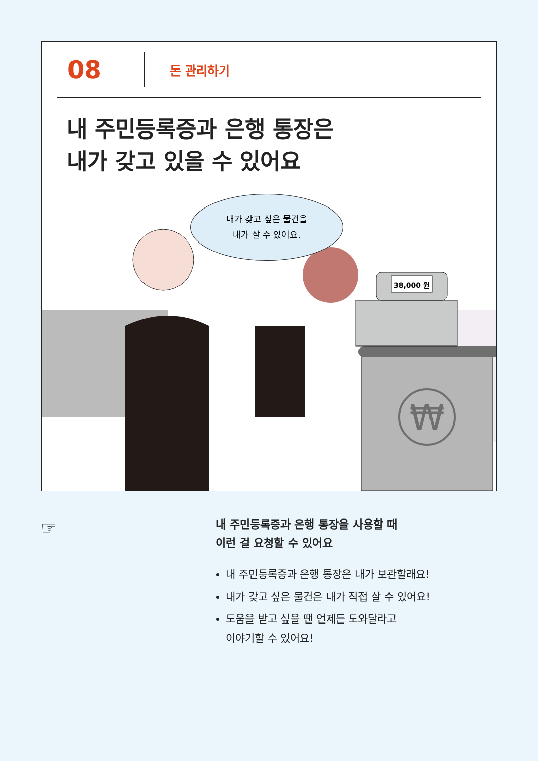08
돈 관리하기
내 주민등록증과 은행 통장은
내가 갖고 있을 수 있어요
38,000 원
₩
내가 갖고 싶은 물건을
내가 살 수 있어요.
☞
내 주민등록증과 은행 통장을 사용할 때
이런 걸 요청할 수 있어요
내 주민등록증과 은행 통장은 내가 보관할래요!
내가 갖고 싶은 물건은 내가 직접 살 수 있어요!
도움을 받고 싶을 땐 언제든 도와달라고
이야기할 수 있어요!